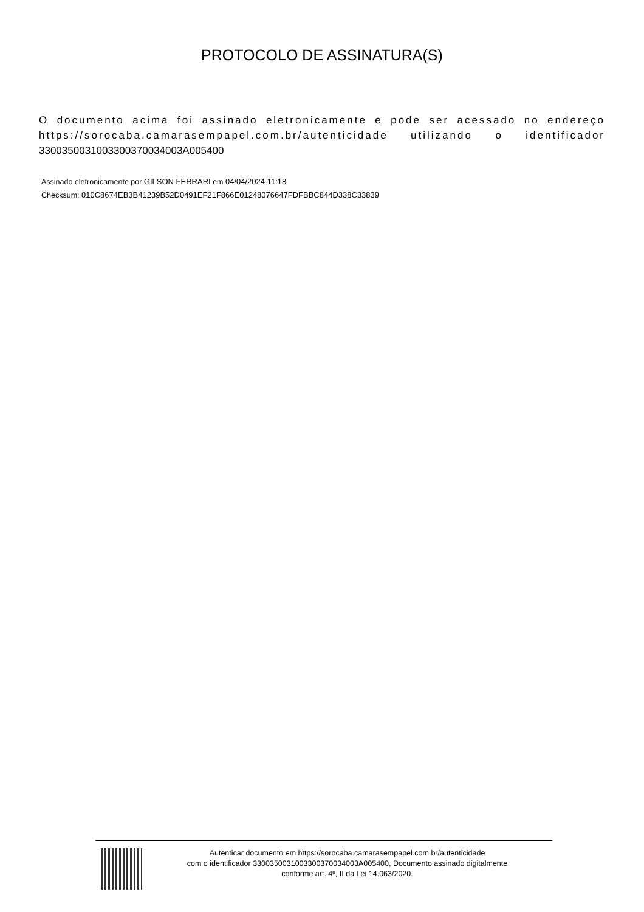PROTOCOLO DE ASSINATURA(S)
O documento acima foi assinado eletronicamente e pode ser acessado no endereço https://sorocaba.camarasempapel.com.br/autenticidade utilizando o identificador 330035003100330037003400​3A005400
Assinado eletronicamente por GILSON FERRARI em 04/04/2024 11:18
Checksum: 010C8674EB3B41239B52D0491EF21F866E01248076647FDFBBC844D338C33839
Autenticar documento em https://sorocaba.camarasempapel.com.br/autenticidade
com o identificador 330035003100330037003400​3A005400, Documento assinado digitalmente
conforme art. 4º, II da Lei 14.063/2020.